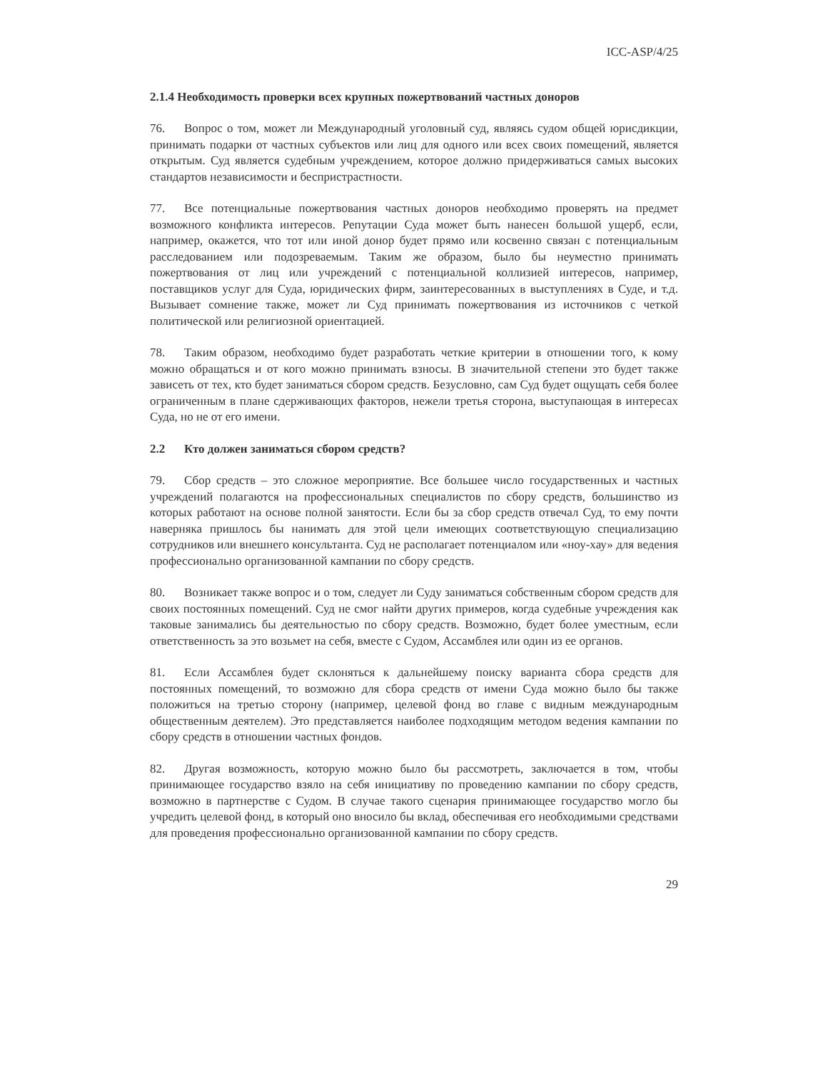ICC-ASP/4/25
2.1.4 Необходимость проверки всех крупных пожертвований частных доноров
76. Вопрос о том, может ли Международный уголовный суд, являясь судом общей юрисдикции, принимать подарки от частных субъектов или лиц для одного или всех своих помещений, является открытым. Суд является судебным учреждением, которое должно придерживаться самых высоких стандартов независимости и беспристрастности.
77. Все потенциальные пожертвования частных доноров необходимо проверять на предмет возможного конфликта интересов. Репутации Суда может быть нанесен большой ущерб, если, например, окажется, что тот или иной донор будет прямо или косвенно связан с потенциальным расследованием или подозреваемым. Таким же образом, было бы неуместно принимать пожертвования от лиц или учреждений с потенциальной коллизией интересов, например, поставщиков услуг для Суда, юридических фирм, заинтересованных в выступлениях в Суде, и т.д. Вызывает сомнение также, может ли Суд принимать пожертвования из источников с четкой политической или религиозной ориентацией.
78. Таким образом, необходимо будет разработать четкие критерии в отношении того, к кому можно обращаться и от кого можно принимать взносы. В значительной степени это будет также зависеть от тех, кто будет заниматься сбором средств. Безусловно, сам Суд будет ощущать себя более ограниченным в плане сдерживающих факторов, нежели третья сторона, выступающая в интересах Суда, но не от его имени.
2.2 Кто должен заниматься сбором средств?
79. Сбор средств – это сложное мероприятие. Все большее число государственных и частных учреждений полагаются на профессиональных специалистов по сбору средств, большинство из которых работают на основе полной занятости. Если бы за сбор средств отвечал Суд, то ему почти наверняка пришлось бы нанимать для этой цели имеющих соответствующую специализацию сотрудников или внешнего консультанта. Суд не располагает потенциалом или «ноу-хау» для ведения профессионально организованной кампании по сбору средств.
80. Возникает также вопрос и о том, следует ли Суду заниматься собственным сбором средств для своих постоянных помещений. Суд не смог найти других примеров, когда судебные учреждения как таковые занимались бы деятельностью по сбору средств. Возможно, будет более уместным, если ответственность за это возьмет на себя, вместе с Судом, Ассамблея или один из ее органов.
81. Если Ассамблея будет склоняться к дальнейшему поиску варианта сбора средств для постоянных помещений, то возможно для сбора средств от имени Суда можно было бы также положиться на третью сторону (например, целевой фонд во главе с видным международным общественным деятелем). Это представляется наиболее подходящим методом ведения кампании по сбору средств в отношении частных фондов.
82. Другая возможность, которую можно было бы рассмотреть, заключается в том, чтобы принимающее государство взяло на себя инициативу по проведению кампании по сбору средств, возможно в партнерстве с Судом. В случае такого сценария принимающее государство могло бы учредить целевой фонд, в который оно вносило бы вклад, обеспечивая его необходимыми средствами для проведения профессионально организованной кампании по сбору средств.
29